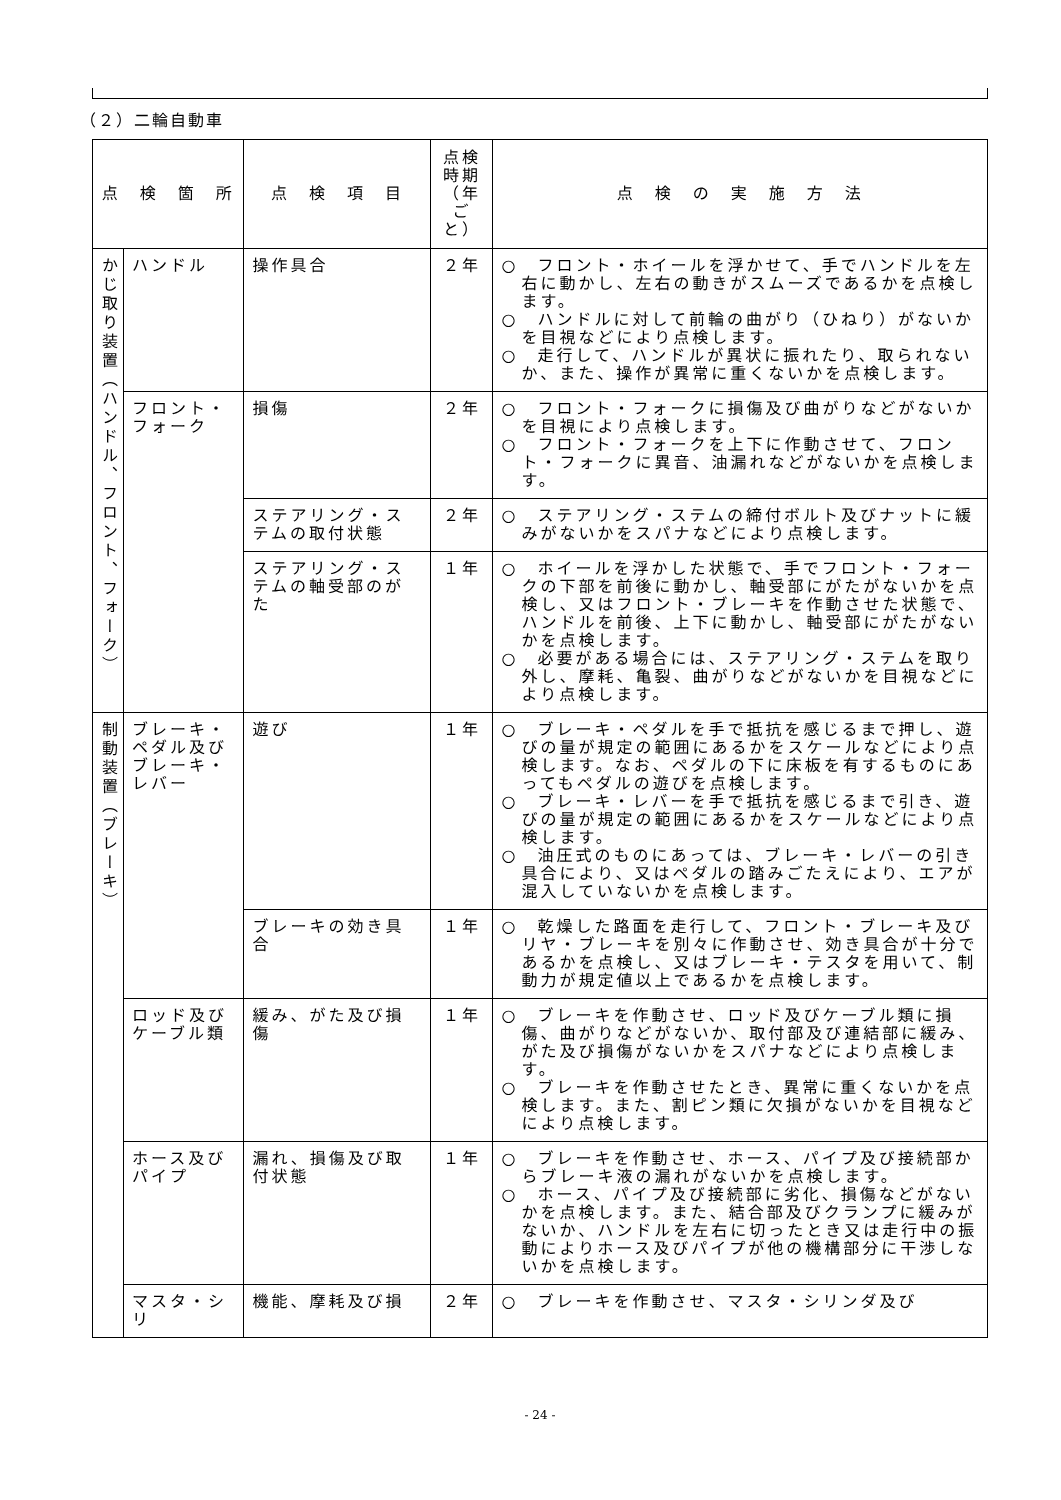（２）二輪自動車
| 点 検 箇 所 | | 点 検 項 目 | 点検時期（年ごと） | 点 検 の 実 施 方 法 |
| --- | --- | --- | --- | --- |
| かじ取り装置（ハンドル、フロント、フォーク） | ハンドル | 操作具合 | ２年 | ○ フロント・ホイールを浮かせて、手でハンドルを左右に動かし、左右の動きがスムーズであるかを点検します。 ○ ハンドルに対して前輪の曲がり（ひねり）がないかを目視などにより点検します。 ○ 走行して、ハンドルが異状に振れたり、取られないか、また、操作が異常に重くないかを点検します。 |
| | フロント・フォーク | 損傷 | ２年 | ○ フロント・フォークに損傷及び曲がりなどがないかを目視により点検します。 ○ フロント・フォークを上下に作動させて、フロント・フォークに異音、油漏れなどがないかを点検します。 |
| | | ステアリング・ステムの取付状態 | ２年 | ○ ステアリング・ステムの締付ボルト及びナットに緩みがないかをスパナなどにより点検します。 |
| | | ステアリング・ステムの軸受部のがた | １年 | ○ ホイールを浮かした状態で、手でフロント・フォークの下部を前後に動かし、軸受部にがたがないかを点検し、又はフロント・ブレーキを作動させた状態で、ハンドルを前後、上下に動かし、軸受部にがたがないかを点検します。 ○ 必要がある場合には、ステアリング・ステムを取り外し、摩耗、亀裂、曲がりなどがないかを目視などにより点検します。 |
| 制動装置（ブレーキ） | ブレーキ・ペダル及びブレーキ・レバー | 遊び | １年 | ○ ブレーキ・ペダルを手で抵抗を感じるまで押し、遊びの量が規定の範囲にあるかをスケールなどにより点検します。なお、ペダルの下に床板を有するものにあってもペダルの遊びを点検します。 ○ ブレーキ・レバーを手で抵抗を感じるまで引き、遊びの量が規定の範囲にあるかをスケールなどにより点検します。 ○ 油圧式のものにあっては、ブレーキ・レバーの引き具合により、又はペダルの踏みごたえにより、エアが混入していないかを点検します。 |
| | | ブレーキの効き具合 | １年 | ○ 乾燥した路面を走行して、フロント・ブレーキ及びリヤ・ブレーキを別々に作動させ、効き具合が十分であるかを点検し、又はブレーキ・テスタを用いて、制動力が規定値以上であるかを点検します。 |
| | ロッド及びケーブル類 | 緩み、がた及び損傷 | １年 | ○ ブレーキを作動させ、ロッド及びケーブル類に損傷、曲がりなどがないか、取付部及び連結部に緩み、がた及び損傷がないかをスパナなどにより点検します。 ○ ブレーキを作動させたとき、異常に重くないかを点検します。また、割ピン類に欠損がないかを目視などにより点検します。 |
| | ホース及びパイプ | 漏れ、損傷及び取付状態 | １年 | ○ ブレーキを作動させ、ホース、パイプ及び接続部からブレーキ液の漏れがないかを点検します。 ○ ホース、パイプ及び接続部に劣化、損傷などがないかを点検します。また、結合部及びクランプに緩みがないか、ハンドルを左右に切ったとき又は走行中の振動によりホース及びパイプが他の機構部分に干渉しないかを点検します。 |
| | マスタ・シリ | 機能、摩耗及び損 | ２年 | ○ ブレーキを作動させ、マスタ・シリンダ及び |
- 24 -